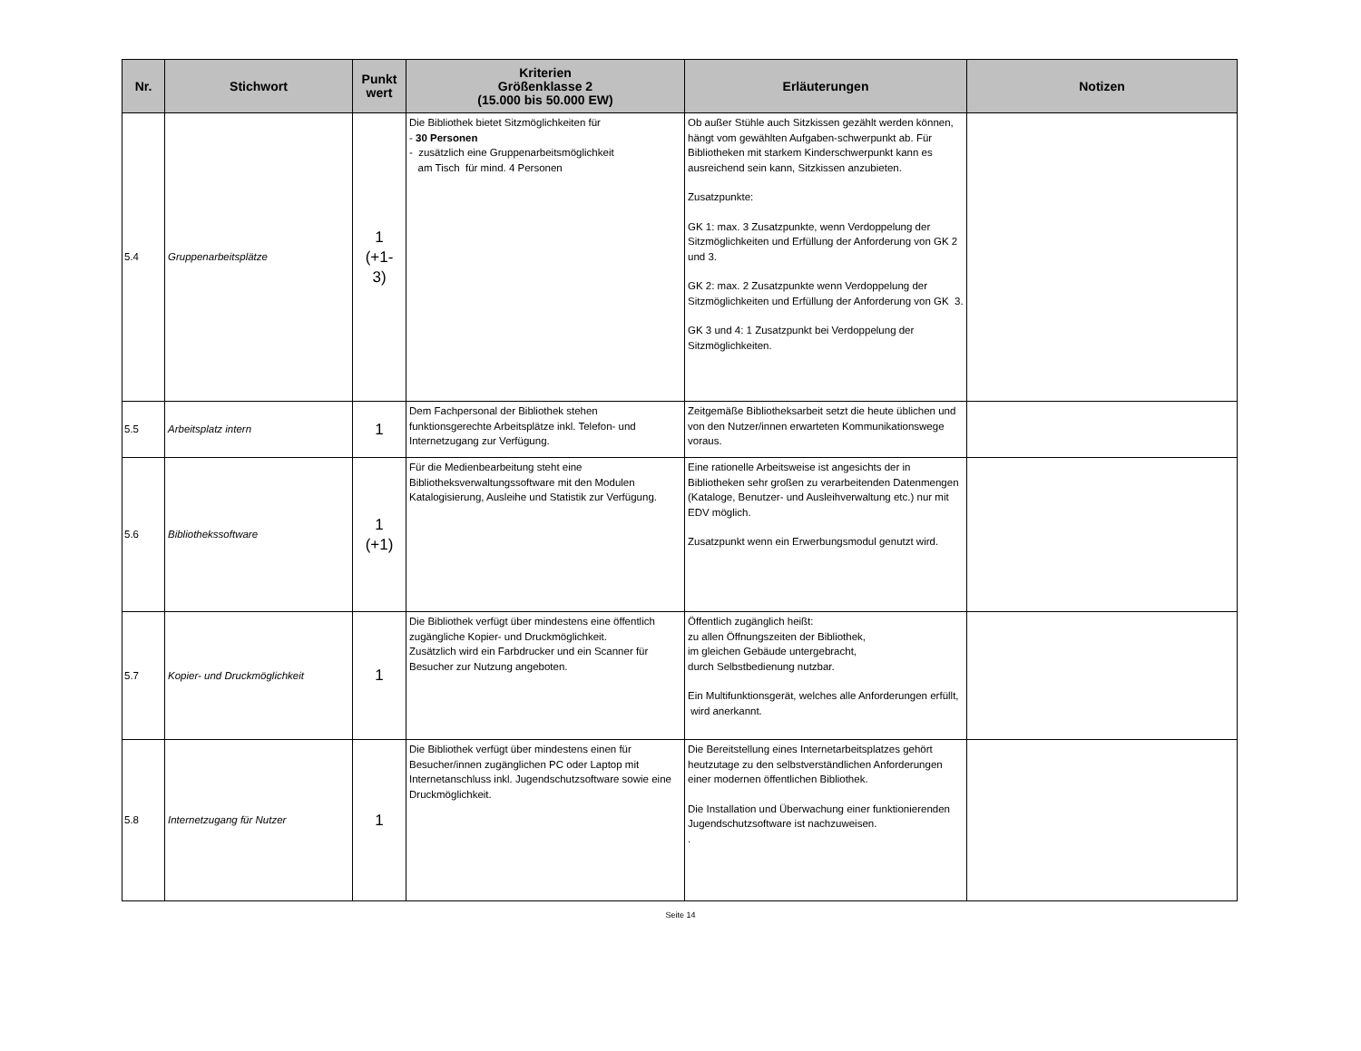| Nr. | Stichwort | Punkt wert | Kriterien Größenklasse 2 (15.000 bis 50.000 EW) | Erläuterungen | Notizen |
| --- | --- | --- | --- | --- | --- |
| 5.4 | Gruppenarbeitsplätze | 1 (+1- 3) | Die Bibliothek bietet Sitzmöglichkeiten für - 30 Personen - zusätzlich eine Gruppenarbeitsmöglichkeit am Tisch für mind. 4 Personen | Ob außer Stühle auch Sitzkissen gezählt werden können, hängt vom gewählten Aufgaben-schwerpunkt ab. Für Bibliotheken mit starkem Kinderschwerpunkt kann es ausreichend sein kann, Sitzkissen anzubieten. Zusatzpunkte: GK 1: max. 3 Zusatzpunkte, wenn Verdoppelung der Sitzmöglichkeiten und Erfüllung der Anforderung von GK 2 und 3. GK 2: max. 2 Zusatzpunkte wenn Verdoppelung der Sitzmöglichkeiten und Erfüllung der Anforderung von GK 3. GK 3 und 4: 1 Zusatzpunkt bei Verdoppelung der Sitzmöglichkeiten. | |
| 5.5 | Arbeitsplatz intern | 1 | Dem Fachpersonal der Bibliothek stehen funktionsgerechte Arbeitsplätze inkl. Telefon- und Internetzugang zur Verfügung. | Zeitgemäße Bibliotheksarbeit setzt die heute üblichen und von den Nutzer/innen erwarteten Kommunikationswege voraus. | |
| 5.6 | Bibliothekssoftware | 1 (+1) | Für die Medienbearbeitung steht eine Bibliotheksverwaltungssoftware mit den Modulen Katalogisierung, Ausleihe und Statistik zur Verfügung. | Eine rationelle Arbeitsweise ist angesichts der in Bibliotheken sehr großen zu verarbeitenden Datenmengen (Kataloge, Benutzer- und Ausleihverwaltung etc.) nur mit EDV möglich. Zusatzpunkt wenn ein Erwerbungsmodul genutzt wird. | |
| 5.7 | Kopier- und Druckmöglichkeit | 1 | Die Bibliothek verfügt über mindestens eine öffentlich zugängliche Kopier- und Druckmöglichkeit. Zusätzlich wird ein Farbdrucker und ein Scanner für Besucher zur Nutzung angeboten. | Öffentlich zugänglich heißt: zu allen Öffnungszeiten der Bibliothek, im gleichen Gebäude untergebracht, durch Selbstbedienung nutzbar. Ein Multifunktionsgerät, welches alle Anforderungen erfüllt, wird anerkannt. | |
| 5.8 | Internetzugang für Nutzer | 1 | Die Bibliothek verfügt über mindestens einen für Besucher/innen zugänglichen PC oder Laptop mit Internetanschluss inkl. Jugendschutzsoftware sowie eine Druckmöglichkeit. | Die Bereitstellung eines Internetarbeitsplatzes gehört heutzutage zu den selbstverständlichen Anforderungen einer modernen öffentlichen Bibliothek. Die Installation und Überwachung einer funktionierenden Jugendschutzsoftware ist nachzuweisen. . | |
Seite 14